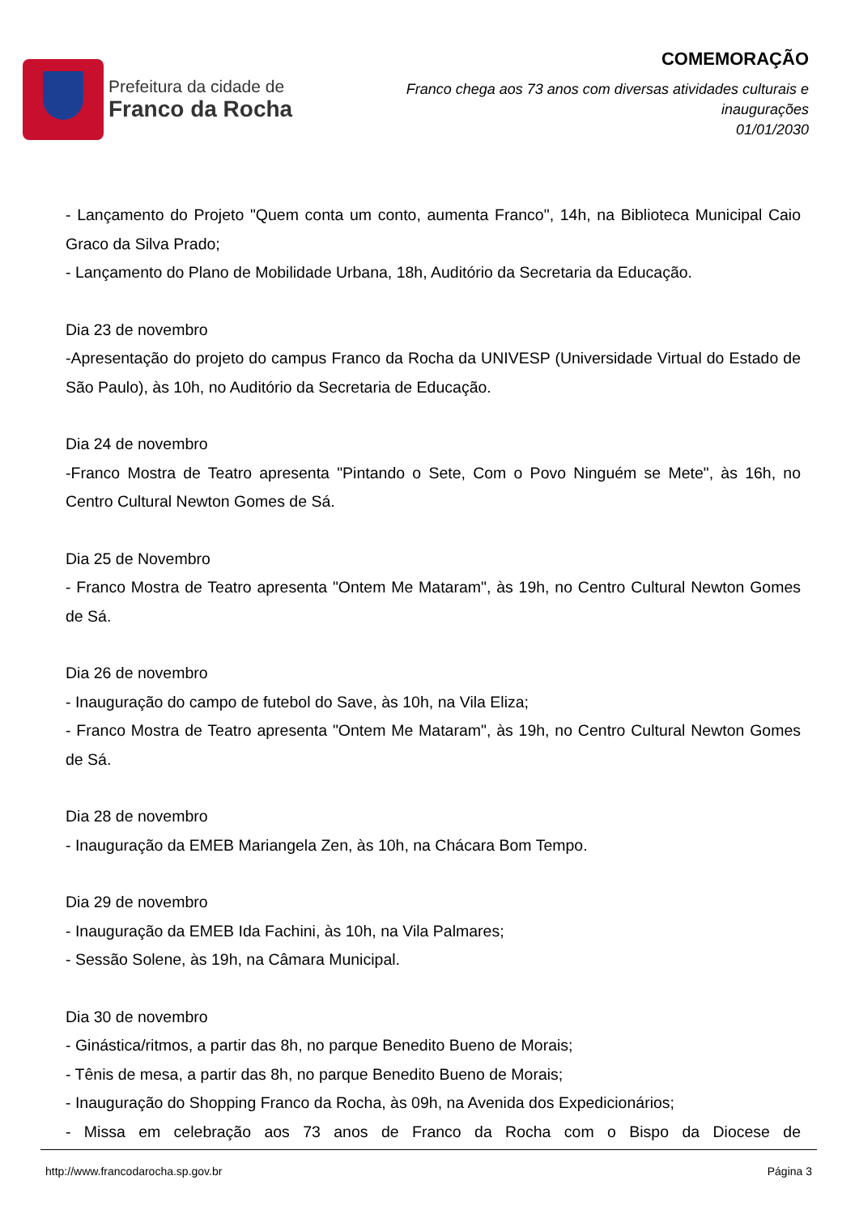Prefeitura da cidade de
Franco da Rocha
COMEMORAÇÃO
Franco chega aos 73 anos com diversas atividades culturais e
inaugurações
01/01/2030
- Lançamento do Projeto "Quem conta um conto, aumenta Franco", 14h, na Biblioteca Municipal Caio Graco da Silva Prado;
- Lançamento do Plano de Mobilidade Urbana, 18h, Auditório da Secretaria da Educação.
Dia 23 de novembro
-Apresentação do projeto do campus Franco da Rocha da UNIVESP (Universidade Virtual do Estado de São Paulo), às 10h, no Auditório da Secretaria de Educação.
Dia 24 de novembro
-Franco Mostra de Teatro apresenta "Pintando o Sete, Com o Povo Ninguém se Mete", às 16h, no Centro Cultural Newton Gomes de Sá.
Dia 25 de Novembro
- Franco Mostra de Teatro apresenta "Ontem Me Mataram", às 19h, no Centro Cultural Newton Gomes de Sá.
Dia 26 de novembro
- Inauguração do campo de futebol do Save, às 10h, na Vila Eliza;
- Franco Mostra de Teatro apresenta "Ontem Me Mataram", às 19h, no Centro Cultural Newton Gomes de Sá.
Dia 28 de novembro
- Inauguração da EMEB Mariangela Zen, às 10h, na Chácara Bom Tempo.
Dia 29 de novembro
- Inauguração da EMEB Ida Fachini, às 10h, na Vila Palmares;
- Sessão Solene, às 19h, na Câmara Municipal.
Dia 30 de novembro
- Ginástica/ritmos, a partir das 8h, no parque Benedito Bueno de Morais;
- Tênis de mesa, a partir das 8h, no parque Benedito Bueno de Morais;
- Inauguração do Shopping Franco da Rocha, às 09h, na Avenida dos Expedicionários;
- Missa em celebração aos 73 anos de Franco da Rocha com o Bispo da Diocese de
http://www.francodarocha.sp.gov.br Página 3